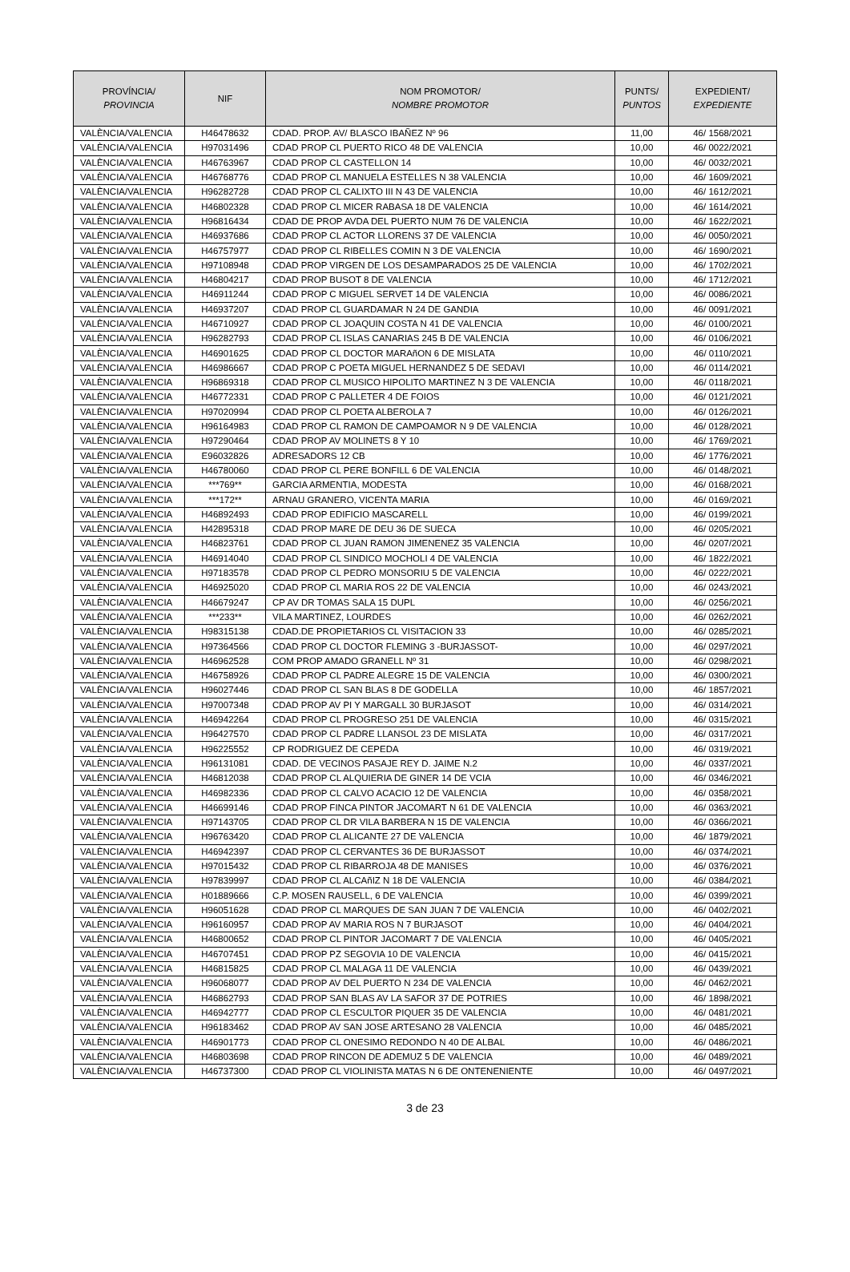| PROVÍNCIA/ PROVINCIA | NIF | NOM PROMOTOR/ NOMBRE PROMOTOR | PUNTS/ PUNTOS | EXPEDIENT/ EXPEDIENTE |
| --- | --- | --- | --- | --- |
| VALÈNCIA/VALENCIA | H46478632 | CDAD. PROP. AV/ BLASCO IBAÑEZ Nº 96 | 11,00 | 46/ 1568/2021 |
| VALÈNCIA/VALENCIA | H97031496 | CDAD PROP CL PUERTO RICO 48 DE VALENCIA | 10,00 | 46/ 0022/2021 |
| VALÈNCIA/VALENCIA | H46763967 | CDAD PROP CL CASTELLON 14 | 10,00 | 46/ 0032/2021 |
| VALÈNCIA/VALENCIA | H46768776 | CDAD PROP CL MANUELA ESTELLES N 38 VALENCIA | 10,00 | 46/ 1609/2021 |
| VALÈNCIA/VALENCIA | H96282728 | CDAD PROP CL CALIXTO III N 43 DE VALENCIA | 10,00 | 46/ 1612/2021 |
| VALÈNCIA/VALENCIA | H46802328 | CDAD PROP CL MICER RABASA 18 DE VALENCIA | 10,00 | 46/ 1614/2021 |
| VALÈNCIA/VALENCIA | H96816434 | CDAD DE PROP AVDA DEL PUERTO NUM 76 DE VALENCIA | 10,00 | 46/ 1622/2021 |
| VALÈNCIA/VALENCIA | H46937686 | CDAD PROP CL ACTOR LLORENS 37 DE VALENCIA | 10,00 | 46/ 0050/2021 |
| VALÈNCIA/VALENCIA | H46757977 | CDAD PROP CL RIBELLES COMIN N 3 DE VALENCIA | 10,00 | 46/ 1690/2021 |
| VALÈNCIA/VALENCIA | H97108948 | CDAD PROP VIRGEN DE LOS DESAMPARADOS 25 DE VALENCIA | 10,00 | 46/ 1702/2021 |
| VALÈNCIA/VALENCIA | H46804217 | CDAD PROP BUSOT 8 DE VALENCIA | 10,00 | 46/ 1712/2021 |
| VALÈNCIA/VALENCIA | H46911244 | CDAD PROP C MIGUEL SERVET 14 DE VALENCIA | 10,00 | 46/ 0086/2021 |
| VALÈNCIA/VALENCIA | H46937207 | CDAD PROP CL GUARDAMAR N 24 DE GANDIA | 10,00 | 46/ 0091/2021 |
| VALÈNCIA/VALENCIA | H46710927 | CDAD PROP CL JOAQUIN COSTA N 41 DE VALENCIA | 10,00 | 46/ 0100/2021 |
| VALÈNCIA/VALENCIA | H96282793 | CDAD PROP CL ISLAS CANARIAS 245 B DE VALENCIA | 10,00 | 46/ 0106/2021 |
| VALÈNCIA/VALENCIA | H46901625 | CDAD PROP CL DOCTOR MARAñON 6 DE MISLATA | 10,00 | 46/ 0110/2021 |
| VALÈNCIA/VALENCIA | H46986667 | CDAD PROP C POETA MIGUEL HERNANDEZ 5 DE SEDAVI | 10,00 | 46/ 0114/2021 |
| VALÈNCIA/VALENCIA | H96869318 | CDAD PROP CL MUSICO HIPOLITO MARTINEZ N 3 DE VALENCIA | 10,00 | 46/ 0118/2021 |
| VALÈNCIA/VALENCIA | H46772331 | CDAD PROP C PALLETER 4 DE FOIOS | 10,00 | 46/ 0121/2021 |
| VALÈNCIA/VALENCIA | H97020994 | CDAD PROP CL POETA ALBEROLA 7 | 10,00 | 46/ 0126/2021 |
| VALÈNCIA/VALENCIA | H96164983 | CDAD PROP CL RAMON DE CAMPOAMOR N 9 DE VALENCIA | 10,00 | 46/ 0128/2021 |
| VALÈNCIA/VALENCIA | H97290464 | CDAD PROP AV MOLINETS 8 Y 10 | 10,00 | 46/ 1769/2021 |
| VALÈNCIA/VALENCIA | E96032826 | ADRESADORS 12 CB | 10,00 | 46/ 1776/2021 |
| VALÈNCIA/VALENCIA | H46780060 | CDAD PROP CL PERE BONFILL 6 DE VALENCIA | 10,00 | 46/ 0148/2021 |
| VALÈNCIA/VALENCIA | ***769** | GARCIA ARMENTIA, MODESTA | 10,00 | 46/ 0168/2021 |
| VALÈNCIA/VALENCIA | ***172** | ARNAU GRANERO, VICENTA MARIA | 10,00 | 46/ 0169/2021 |
| VALÈNCIA/VALENCIA | H46892493 | CDAD PROP EDIFICIO MASCARELL | 10,00 | 46/ 0199/2021 |
| VALÈNCIA/VALENCIA | H42895318 | CDAD PROP MARE DE DEU 36 DE SUECA | 10,00 | 46/ 0205/2021 |
| VALÈNCIA/VALENCIA | H46823761 | CDAD PROP CL JUAN RAMON JIMENENEZ 35 VALENCIA | 10,00 | 46/ 0207/2021 |
| VALÈNCIA/VALENCIA | H46914040 | CDAD PROP CL SINDICO MOCHOLI 4 DE VALENCIA | 10,00 | 46/ 1822/2021 |
| VALÈNCIA/VALENCIA | H97183578 | CDAD PROP CL PEDRO MONSORIU 5 DE VALENCIA | 10,00 | 46/ 0222/2021 |
| VALÈNCIA/VALENCIA | H46925020 | CDAD PROP CL MARIA ROS 22 DE VALENCIA | 10,00 | 46/ 0243/2021 |
| VALÈNCIA/VALENCIA | H46679247 | CP AV DR TOMAS SALA 15 DUPL | 10,00 | 46/ 0256/2021 |
| VALÈNCIA/VALENCIA | ***233** | VILA MARTINEZ, LOURDES | 10,00 | 46/ 0262/2021 |
| VALÈNCIA/VALENCIA | H98315138 | CDAD.DE PROPIETARIOS CL VISITACION 33 | 10,00 | 46/ 0285/2021 |
| VALÈNCIA/VALENCIA | H97364566 | CDAD PROP CL DOCTOR FLEMING 3 -BURJASSOT- | 10,00 | 46/ 0297/2021 |
| VALÈNCIA/VALENCIA | H46962528 | COM PROP AMADO GRANELL Nº 31 | 10,00 | 46/ 0298/2021 |
| VALÈNCIA/VALENCIA | H46758926 | CDAD PROP CL PADRE ALEGRE 15 DE VALENCIA | 10,00 | 46/ 0300/2021 |
| VALÈNCIA/VALENCIA | H96027446 | CDAD PROP CL SAN BLAS 8 DE GODELLA | 10,00 | 46/ 1857/2021 |
| VALÈNCIA/VALENCIA | H97007348 | CDAD PROP AV PI Y MARGALL 30 BURJASOT | 10,00 | 46/ 0314/2021 |
| VALÈNCIA/VALENCIA | H46942264 | CDAD PROP CL PROGRESO 251 DE VALENCIA | 10,00 | 46/ 0315/2021 |
| VALÈNCIA/VALENCIA | H96427570 | CDAD PROP CL PADRE LLANSOL 23 DE MISLATA | 10,00 | 46/ 0317/2021 |
| VALÈNCIA/VALENCIA | H96225552 | CP RODRIGUEZ DE CEPEDA | 10,00 | 46/ 0319/2021 |
| VALÈNCIA/VALENCIA | H96131081 | CDAD. DE VECINOS PASAJE REY D. JAIME N.2 | 10,00 | 46/ 0337/2021 |
| VALÈNCIA/VALENCIA | H46812038 | CDAD PROP CL ALQUIERIA DE GINER 14 DE VCIA | 10,00 | 46/ 0346/2021 |
| VALÈNCIA/VALENCIA | H46982336 | CDAD PROP CL CALVO ACACIO 12 DE VALENCIA | 10,00 | 46/ 0358/2021 |
| VALÈNCIA/VALENCIA | H46699146 | CDAD PROP FINCA PINTOR JACOMART N 61 DE VALENCIA | 10,00 | 46/ 0363/2021 |
| VALÈNCIA/VALENCIA | H97143705 | CDAD PROP CL DR VILA BARBERA N 15 DE VALENCIA | 10,00 | 46/ 0366/2021 |
| VALÈNCIA/VALENCIA | H96763420 | CDAD PROP CL ALICANTE 27 DE VALENCIA | 10,00 | 46/ 1879/2021 |
| VALÈNCIA/VALENCIA | H46942397 | CDAD PROP CL CERVANTES 36 DE BURJASSOT | 10,00 | 46/ 0374/2021 |
| VALÈNCIA/VALENCIA | H97015432 | CDAD PROP CL RIBARROJA 48 DE MANISES | 10,00 | 46/ 0376/2021 |
| VALÈNCIA/VALENCIA | H97839997 | CDAD PROP CL ALCAñIZ N 18 DE VALENCIA | 10,00 | 46/ 0384/2021 |
| VALÈNCIA/VALENCIA | H01889666 | C.P. MOSEN RAUSELL, 6 DE VALENCIA | 10,00 | 46/ 0399/2021 |
| VALÈNCIA/VALENCIA | H96051628 | CDAD PROP CL MARQUES DE SAN JUAN 7 DE VALENCIA | 10,00 | 46/ 0402/2021 |
| VALÈNCIA/VALENCIA | H96160957 | CDAD PROP AV MARIA ROS N 7 BURJASOT | 10,00 | 46/ 0404/2021 |
| VALÈNCIA/VALENCIA | H46800652 | CDAD PROP CL PINTOR JACOMART 7 DE VALENCIA | 10,00 | 46/ 0405/2021 |
| VALÈNCIA/VALENCIA | H46707451 | CDAD PROP PZ SEGOVIA 10 DE VALENCIA | 10,00 | 46/ 0415/2021 |
| VALÈNCIA/VALENCIA | H46815825 | CDAD PROP CL MALAGA 11 DE VALENCIA | 10,00 | 46/ 0439/2021 |
| VALÈNCIA/VALENCIA | H96068077 | CDAD PROP AV DEL PUERTO N 234 DE VALENCIA | 10,00 | 46/ 0462/2021 |
| VALÈNCIA/VALENCIA | H46862793 | CDAD PROP SAN BLAS AV LA SAFOR 37 DE POTRIES | 10,00 | 46/ 1898/2021 |
| VALÈNCIA/VALENCIA | H46942777 | CDAD PROP CL ESCULTOR PIQUER 35 DE VALENCIA | 10,00 | 46/ 0481/2021 |
| VALÈNCIA/VALENCIA | H96183462 | CDAD PROP AV SAN JOSE ARTESANO 28 VALENCIA | 10,00 | 46/ 0485/2021 |
| VALÈNCIA/VALENCIA | H46901773 | CDAD PROP CL ONESIMO REDONDO N 40 DE ALBAL | 10,00 | 46/ 0486/2021 |
| VALÈNCIA/VALENCIA | H46803698 | CDAD PROP RINCON DE ADEMUZ 5 DE VALENCIA | 10,00 | 46/ 0489/2021 |
| VALÈNCIA/VALENCIA | H46737300 | CDAD PROP CL VIOLINISTA MATAS N 6 DE ONTENENIENTE | 10,00 | 46/ 0497/2021 |
3 de 23